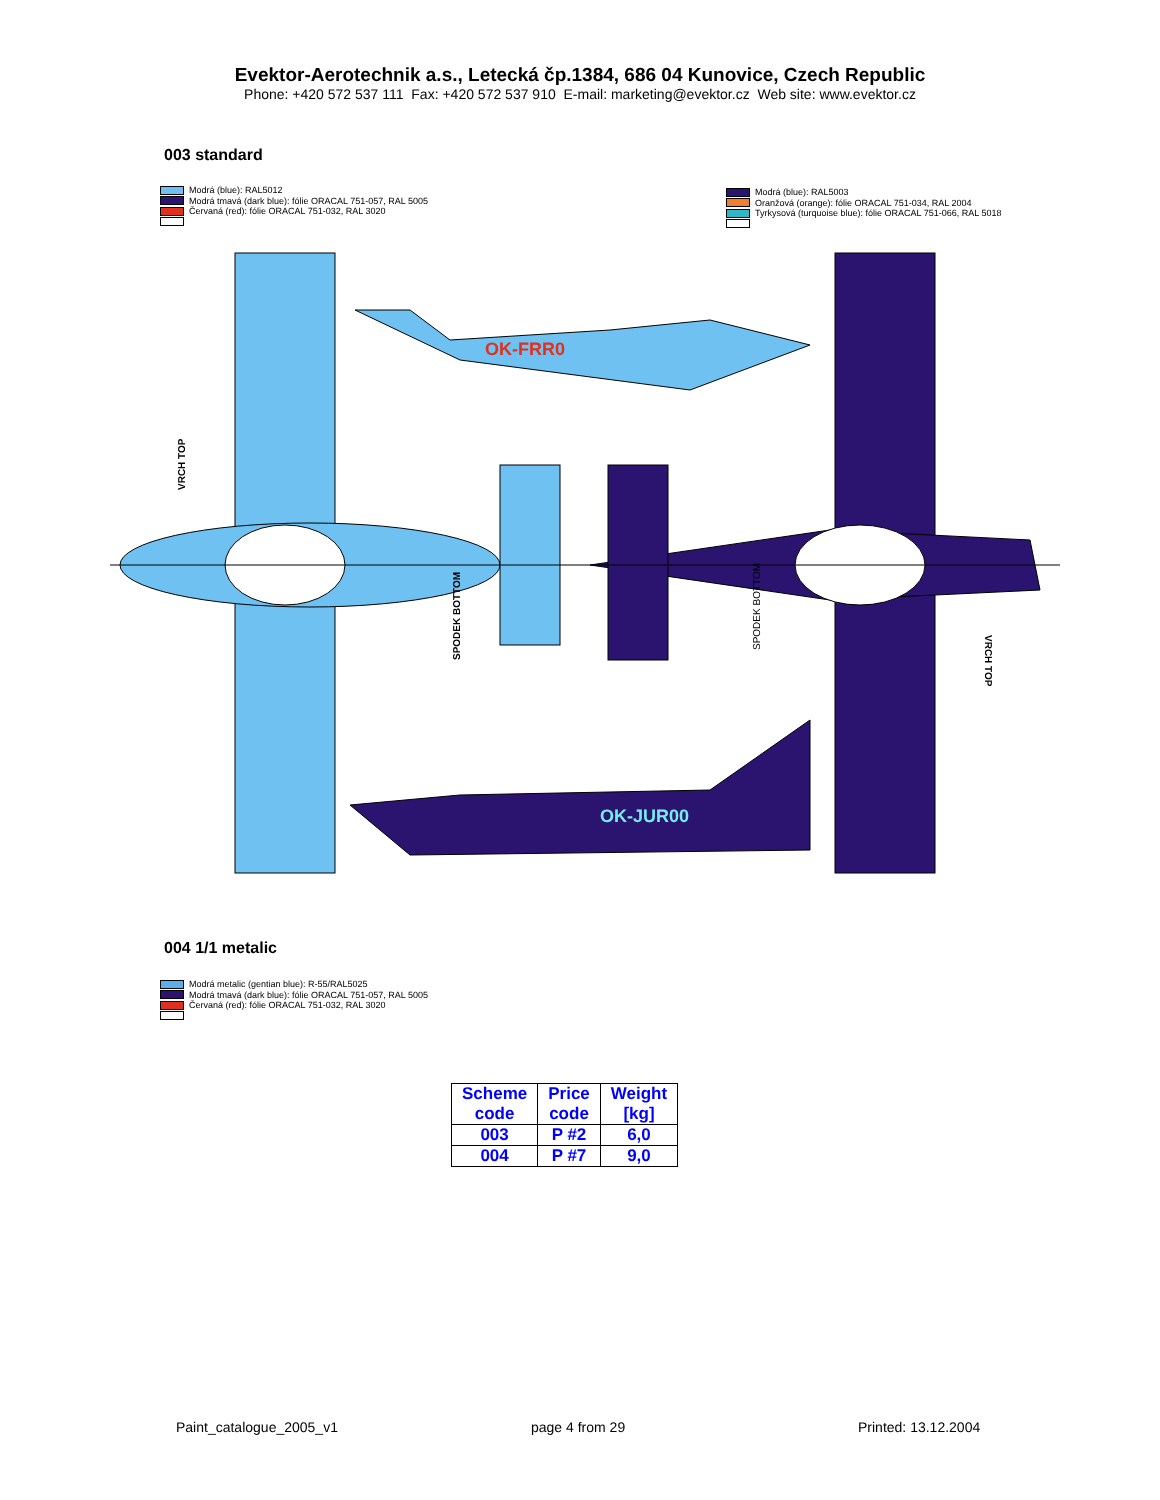Evektor-Aerotechnik a.s., Letecká čp.1384, 686 04 Kunovice, Czech Republic
Phone: +420 572 537 111 Fax: +420 572 537 910 E-mail: marketing@evektor.cz Web site: www.evektor.cz
003 standard
Modrá (blue): RAL5012
Modrá tmavá (dark blue): fólie ORACAL 751-057, RAL 5005
Červaná (red): fólie ORACAL 751-032, RAL 3020
Modrá (blue): RAL5003
Oranžová (orange): fólie ORACAL 751-034, RAL 2004
Tyrkysová (turquoise blue): fólie ORACAL 751-066, RAL 5018
OK-FRR0
OK-JUR00
VRCH TOP
SPODEK BOTTOM
SPODEK BOTTOM
VRCH TOP
004 1/1 metalic
Modrá metalic (gentian blue): R-55/RAL5025
Modrá tmavá (dark blue): fólie ORACAL 751-057, RAL 5005
Červaná (red): fólie ORACAL 751-032, RAL 3020
| Scheme code | Price code | Weight [kg] |
| --- | --- | --- |
| 003 | P #2 | 6,0 |
| 004 | P #7 | 9,0 |
Paint_catalogue_2005_v1 page 4 from 29 Printed: 13.12.2004